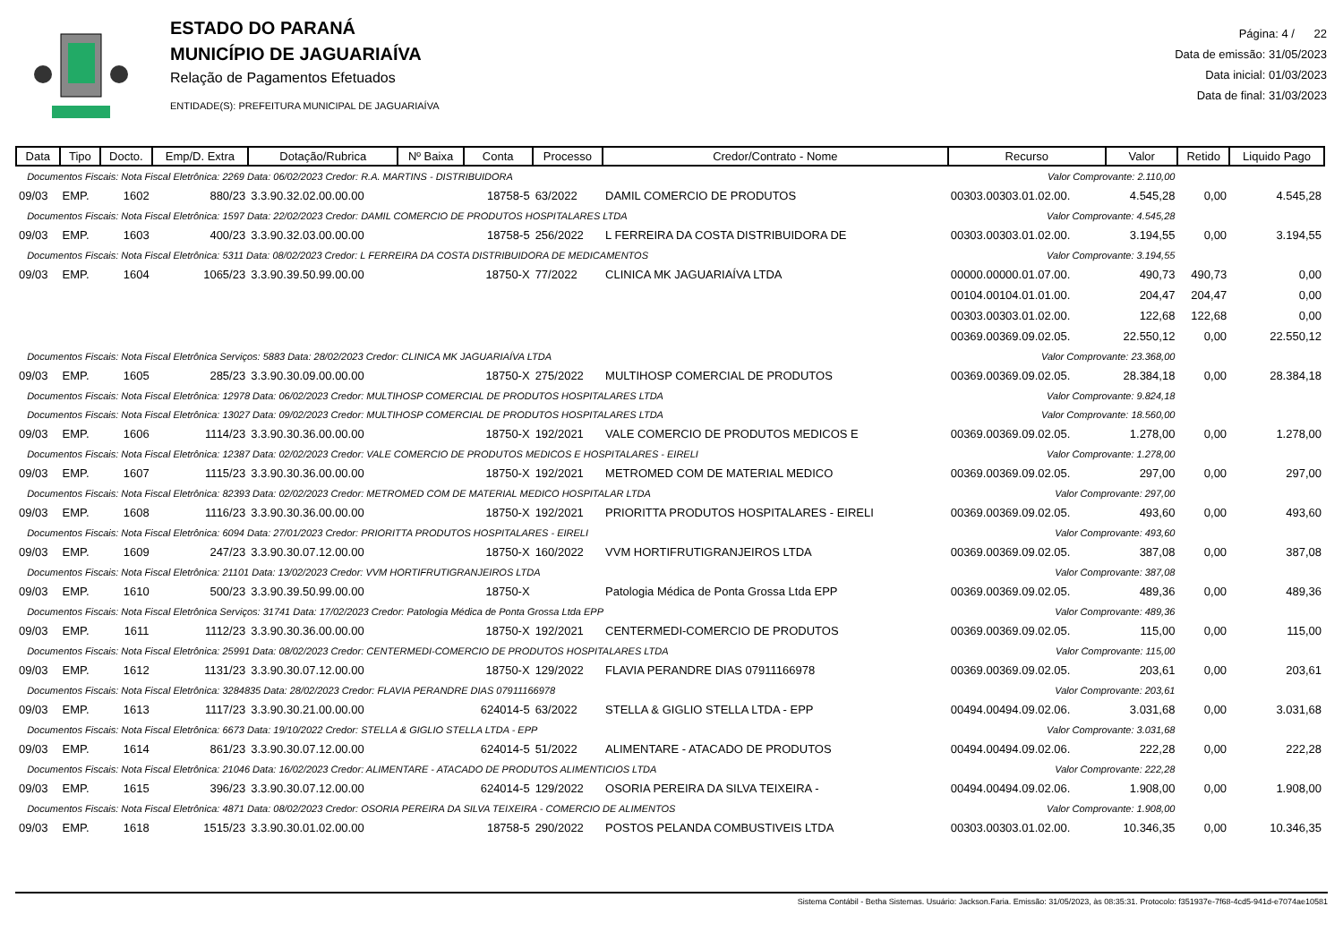ESTADO DO PARANÁ
MUNICÍPIO DE JAGUARIAÍVA
Relação de Pagamentos Efetuados
ENTIDADE(S): PREFEITURA MUNICIPAL DE JAGUARIAÍVA
Página: 4 / 22
Data de emissão: 31/05/2023
Data inicial: 01/03/2023
Data de final: 31/03/2023
| Data | Tipo | Docto. | Emp/D. Extra | Dotação/Rubrica | Nº Baixa | Conta | Processo | Credor/Contrato - Nome | Recurso | Valor | Retido | Liquido Pago |
| --- | --- | --- | --- | --- | --- | --- | --- | --- | --- | --- | --- | --- |
| Documentos Fiscais: Nota Fiscal Eletrônica: 2269 Data: 06/02/2023 Credor: R.A. MARTINS - DISTRIBUIDORA | | | | | | | | | Valor Comprovante: 2.110,00 | | | |
| 09/03 | EMP. | 1602 | 880/23 | 3.3.90.32.02.00.00.00 | | 18758-5 | 63/2022 | DAMIL COMERCIO DE PRODUTOS | 00303.00303.01.02.00. | 4.545,28 | 0,00 | 4.545,28 |
| Documentos Fiscais: Nota Fiscal Eletrônica: 1597 Data: 22/02/2023 Credor: DAMIL COMERCIO DE PRODUTOS HOSPITALARES LTDA | | | | | | | | | Valor Comprovante: 4.545,28 | | | |
| 09/03 | EMP. | 1603 | 400/23 | 3.3.90.32.03.00.00.00 | | 18758-5 | 256/2022 | L FERREIRA DA COSTA DISTRIBUIDORA DE | 00303.00303.01.02.00. | 3.194,55 | 0,00 | 3.194,55 |
| Documentos Fiscais: Nota Fiscal Eletrônica: 5311 Data: 08/02/2023 Credor: L FERREIRA DA COSTA DISTRIBUIDORA DE MEDICAMENTOS | | | | | | | | | Valor Comprovante: 3.194,55 | | | |
| 09/03 | EMP. | 1604 | 1065/23 | 3.3.90.39.50.99.00.00 | | 18750-X | 77/2022 | CLINICA MK JAGUARIAÍVA LTDA | 00000.00000.01.07.00. | 490,73 | 490,73 | 0,00 |
| | | | | | | | | | 00104.00104.01.01.00. | 204,47 | 204,47 | 0,00 |
| | | | | | | | | | 00303.00303.01.02.00. | 122,68 | 122,68 | 0,00 |
| | | | | | | | | | 00369.00369.09.02.05. | 22.550,12 | 0,00 | 22.550,12 |
| Documentos Fiscais: Nota Fiscal Eletrônica Serviços: 5883 Data: 28/02/2023 Credor: CLINICA MK JAGUARIAÍVA LTDA | | | | | | | | | Valor Comprovante: 23.368,00 | | | |
| 09/03 | EMP. | 1605 | 285/23 | 3.3.90.30.09.00.00.00 | | 18750-X | 275/2022 | MULTIHOSP COMERCIAL DE PRODUTOS | 00369.00369.09.02.05. | 28.384,18 | 0,00 | 28.384,18 |
| Documentos Fiscais: Nota Fiscal Eletrônica: 12978 Data: 06/02/2023 Credor: MULTIHOSP COMERCIAL DE PRODUTOS HOSPITALARES LTDA | | | | | | | | | Valor Comprovante: 9.824,18 | | | |
| Documentos Fiscais: Nota Fiscal Eletrônica: 13027 Data: 09/02/2023 Credor: MULTIHOSP COMERCIAL DE PRODUTOS HOSPITALARES LTDA | | | | | | | | | Valor Comprovante: 18.560,00 | | | |
| 09/03 | EMP. | 1606 | 1114/23 | 3.3.90.30.36.00.00.00 | | 18750-X | 192/2021 | VALE COMERCIO DE PRODUTOS MEDICOS E | 00369.00369.09.02.05. | 1.278,00 | 0,00 | 1.278,00 |
| Documentos Fiscais: Nota Fiscal Eletrônica: 12387 Data: 02/02/2023 Credor: VALE COMERCIO DE PRODUTOS MEDICOS E HOSPITALARES - EIRELI | | | | | | | | | Valor Comprovante: 1.278,00 | | | |
| 09/03 | EMP. | 1607 | 1115/23 | 3.3.90.30.36.00.00.00 | | 18750-X | 192/2021 | METROMED COM DE MATERIAL MEDICO | 00369.00369.09.02.05. | 297,00 | 0,00 | 297,00 |
| Documentos Fiscais: Nota Fiscal Eletrônica: 82393 Data: 02/02/2023 Credor: METROMED COM DE MATERIAL MEDICO HOSPITALAR LTDA | | | | | | | | | Valor Comprovante: 297,00 | | | |
| 09/03 | EMP. | 1608 | 1116/23 | 3.3.90.30.36.00.00.00 | | 18750-X | 192/2021 | PRIORITTA PRODUTOS HOSPITALARES - EIRELI | 00369.00369.09.02.05. | 493,60 | 0,00 | 493,60 |
| Documentos Fiscais: Nota Fiscal Eletrônica: 6094 Data: 27/01/2023 Credor: PRIORITTA PRODUTOS HOSPITALARES - EIRELI | | | | | | | | | Valor Comprovante: 493,60 | | | |
| 09/03 | EMP. | 1609 | 247/23 | 3.3.90.30.07.12.00.00 | | 18750-X | 160/2022 | VVM HORTIFRUTIGRANJEIROS LTDA | 00369.00369.09.02.05. | 387,08 | 0,00 | 387,08 |
| Documentos Fiscais: Nota Fiscal Eletrônica: 21101 Data: 13/02/2023 Credor: VVM HORTIFRUTIGRANJEIROS LTDA | | | | | | | | | Valor Comprovante: 387,08 | | | |
| 09/03 | EMP. | 1610 | 500/23 | 3.3.90.39.50.99.00.00 | | 18750-X | | Patologia Médica de Ponta Grossa Ltda EPP | 00369.00369.09.02.05. | 489,36 | 0,00 | 489,36 |
| Documentos Fiscais: Nota Fiscal Eletrônica Serviços: 31741 Data: 17/02/2023 Credor: Patologia Médica de Ponta Grossa Ltda EPP | | | | | | | | | Valor Comprovante: 489,36 | | | |
| 09/03 | EMP. | 1611 | 1112/23 | 3.3.90.30.36.00.00.00 | | 18750-X | 192/2021 | CENTERMEDI-COMERCIO DE PRODUTOS | 00369.00369.09.02.05. | 115,00 | 0,00 | 115,00 |
| Documentos Fiscais: Nota Fiscal Eletrônica: 25991 Data: 08/02/2023 Credor: CENTERMEDI-COMERCIO DE PRODUTOS HOSPITALARES LTDA | | | | | | | | | Valor Comprovante: 115,00 | | | |
| 09/03 | EMP. | 1612 | 1131/23 | 3.3.90.30.07.12.00.00 | | 18750-X | 129/2022 | FLAVIA PERANDRE DIAS 07911166978 | 00369.00369.09.02.05. | 203,61 | 0,00 | 203,61 |
| Documentos Fiscais: Nota Fiscal Eletrônica: 3284835 Data: 28/02/2023 Credor: FLAVIA PERANDRE DIAS 07911166978 | | | | | | | | | Valor Comprovante: 203,61 | | | |
| 09/03 | EMP. | 1613 | 1117/23 | 3.3.90.30.21.00.00.00 | | 624014-5 | 63/2022 | STELLA & GIGLIO STELLA LTDA - EPP | 00494.00494.09.02.06. | 3.031,68 | 0,00 | 3.031,68 |
| Documentos Fiscais: Nota Fiscal Eletrônica: 6673 Data: 19/10/2022 Credor: STELLA & GIGLIO STELLA LTDA - EPP | | | | | | | | | Valor Comprovante: 3.031,68 | | | |
| 09/03 | EMP. | 1614 | 861/23 | 3.3.90.30.07.12.00.00 | | 624014-5 | 51/2022 | ALIMENTARE - ATACADO DE PRODUTOS | 00494.00494.09.02.06. | 222,28 | 0,00 | 222,28 |
| Documentos Fiscais: Nota Fiscal Eletrônica: 21046 Data: 16/02/2023 Credor: ALIMENTARE - ATACADO DE PRODUTOS ALIMENTICIOS LTDA | | | | | | | | | Valor Comprovante: 222,28 | | | |
| 09/03 | EMP. | 1615 | 396/23 | 3.3.90.30.07.12.00.00 | | 624014-5 | 129/2022 | OSORIA PEREIRA DA SILVA TEIXEIRA - | 00494.00494.09.02.06. | 1.908,00 | 0,00 | 1.908,00 |
| Documentos Fiscais: Nota Fiscal Eletrônica: 4871 Data: 08/02/2023 Credor: OSORIA PEREIRA DA SILVA TEIXEIRA - COMERCIO DE ALIMENTOS | | | | | | | | | Valor Comprovante: 1.908,00 | | | |
| 09/03 | EMP. | 1618 | 1515/23 | 3.3.90.30.01.02.00.00 | | 18758-5 | 290/2022 | POSTOS PELANDA COMBUSTIVEIS LTDA | 00303.00303.01.02.00. | 10.346,35 | 0,00 | 10.346,35 |
Sistema Contábil - Betha Sistemas. Usuário: Jackson.Faria. Emissão: 31/05/2023, às 08:35:31. Protocolo: f351937e-7f68-4cd5-941d-e7074ae10581